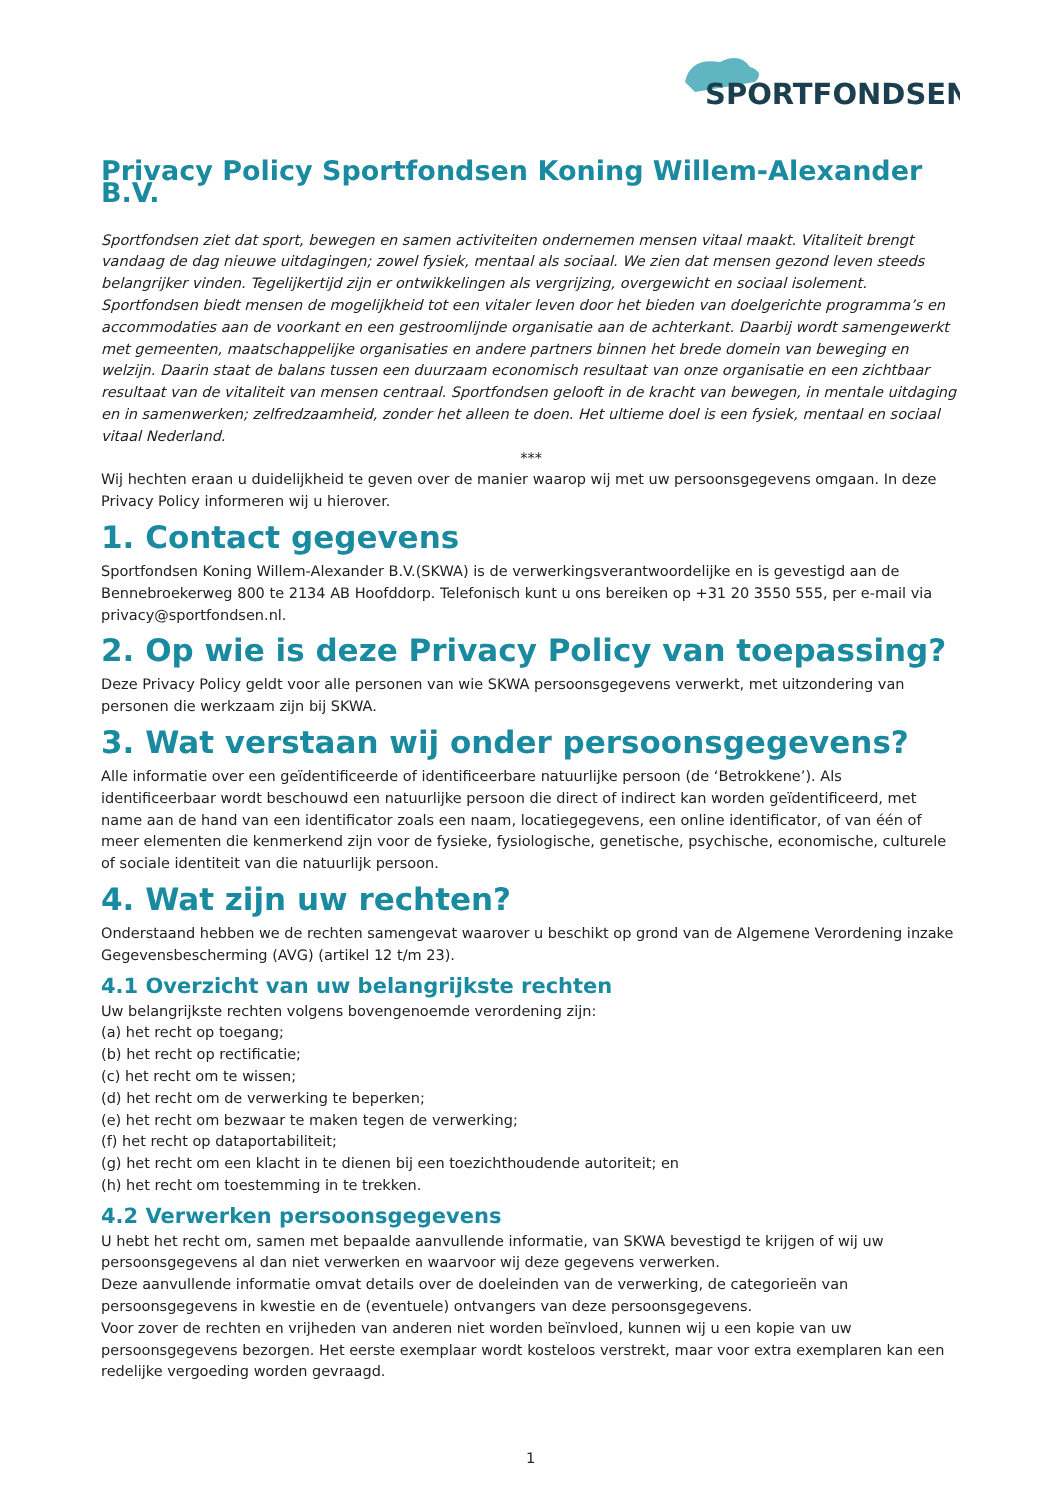SPORTFONDSEN
Privacy Policy Sportfondsen Koning Willem-Alexander B.V.
Sportfondsen ziet dat sport, bewegen en samen activiteiten ondernemen mensen vitaal maakt. Vitaliteit brengt vandaag de dag nieuwe uitdagingen; zowel fysiek, mentaal als sociaal. We zien dat mensen gezond leven steeds belangrijker vinden. Tegelijkertijd zijn er ontwikkelingen als vergrijzing, overgewicht en sociaal isolement. Sportfondsen biedt mensen de mogelijkheid tot een vitaler leven door het bieden van doelgerichte programma’s en accommodaties aan de voorkant en een gestroomlijnde organisatie aan de achterkant. Daarbij wordt samengewerkt met gemeenten, maatschappelijke organisaties en andere partners binnen het brede domein van beweging en welzijn. Daarin staat de balans tussen een duurzaam economisch resultaat van onze organisatie en een zichtbaar resultaat van de vitaliteit van mensen centraal. Sportfondsen gelooft in de kracht van bewegen, in mentale uitdaging en in samenwerken; zelfredzaamheid, zonder het alleen te doen. Het ultieme doel is een fysiek, mentaal en sociaal vitaal Nederland.
***
Wij hechten eraan u duidelijkheid te geven over de manier waarop wij met uw persoonsgegevens omgaan. In deze Privacy Policy informeren wij u hierover.
1. Contact gegevens
Sportfondsen Koning Willem-Alexander B.V.(SKWA) is de verwerkingsverantwoordelijke en is gevestigd aan de Bennebroekerweg 800 te 2134 AB Hoofddorp. Telefonisch kunt u ons bereiken op +31 20 3550 555, per e-mail via privacy@sportfondsen.nl.
2. Op wie is deze Privacy Policy van toepassing?
Deze Privacy Policy geldt voor alle personen van wie SKWA persoonsgegevens verwerkt, met uitzondering van personen die werkzaam zijn bij SKWA.
3. Wat verstaan wij onder persoonsgegevens?
Alle informatie over een geïdentificeerde of identificeerbare natuurlijke persoon (de ‘Betrokkene’). Als identificeerbaar wordt beschouwd een natuurlijke persoon die direct of indirect kan worden geïdentificeerd, met name aan de hand van een identificator zoals een naam, locatiegegevens, een online identificator, of van één of meer elementen die kenmerkend zijn voor de fysieke, fysiologische, genetische, psychische, economische, culturele of sociale identiteit van die natuurlijk persoon.
4. Wat zijn uw rechten?
Onderstaand hebben we de rechten samengevat waarover u beschikt op grond van de Algemene Verordening inzake Gegevensbescherming (AVG) (artikel 12 t/m 23).
4.1 Overzicht van uw belangrijkste rechten
Uw belangrijkste rechten volgens bovengenoemde verordening zijn:
(a) het recht op toegang;
(b) het recht op rectificatie;
(c) het recht om te wissen;
(d) het recht om de verwerking te beperken;
(e) het recht om bezwaar te maken tegen de verwerking;
(f) het recht op dataportabiliteit;
(g) het recht om een klacht in te dienen bij een toezichthoudende autoriteit; en
(h) het recht om toestemming in te trekken.
4.2 Verwerken persoonsgegevens
U hebt het recht om, samen met bepaalde aanvullende informatie, van SKWA bevestigd te krijgen of wij uw persoonsgegevens al dan niet verwerken en waarvoor wij deze gegevens verwerken.
Deze aanvullende informatie omvat details over de doeleinden van de verwerking, de categorieën van persoonsgegevens in kwestie en de (eventuele) ontvangers van deze persoonsgegevens.
Voor zover de rechten en vrijheden van anderen niet worden beïnvloed, kunnen wij u een kopie van uw persoonsgegevens bezorgen. Het eerste exemplaar wordt kosteloos verstrekt, maar voor extra exemplaren kan een redelijke vergoeding worden gevraagd.
1